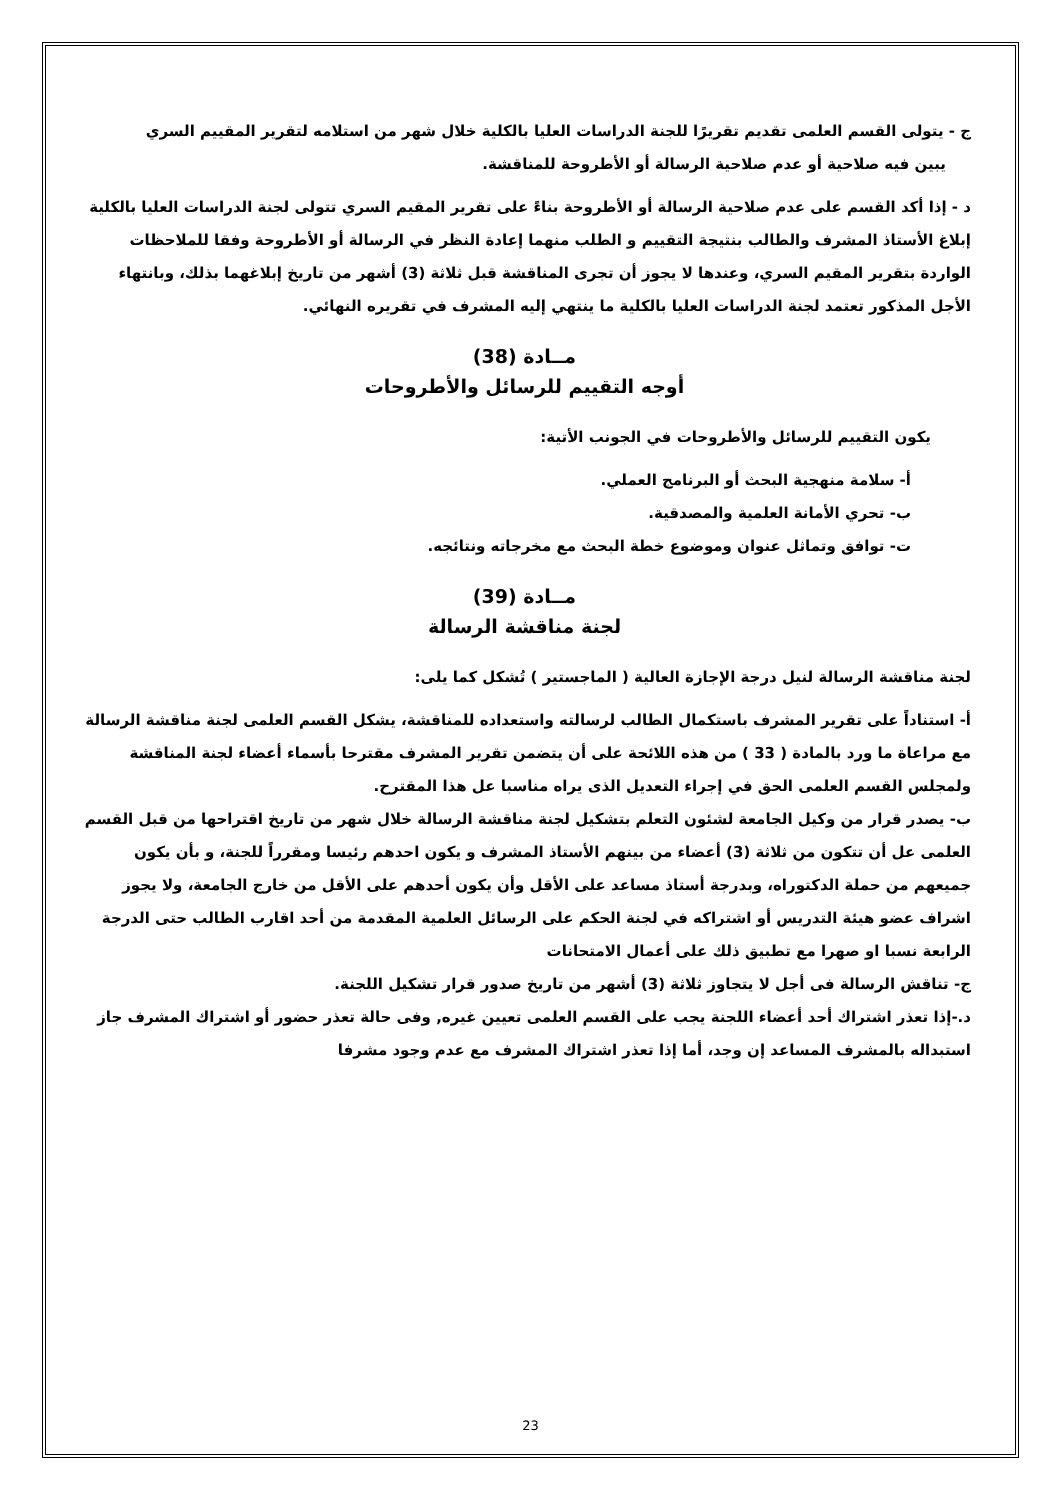ج - يتولى القسم العلمى تقديم تقريرًا للجنة الدراسات العليا بالكلية خلال شهر من استلامه لتقرير المقييم السري
يبين فيه صلاحية أو عدم صلاحية الرسالة أو الأطروحة للمناقشة.
د - إذا أكد القسم على عدم صلاحية الرسالة أو الأطروحة بناءً على تقرير المقيم السري تتولى لجنة الدراسات العليا بالكلية إبلاغ الأستاذ المشرف والطالب بنتيجة التقييم و الطلب منهما إعادة النظر في الرسالة أو الأطروحة وفقا للملاحظات الواردة بتقرير المقيم السري، وعندها لا يجوز أن تجرى المناقشة قبل ثلاثة (3) أشهر من تاريخ إبلاغهما بذلك، وبانتهاء الأجل المذكور تعتمد لجنة الدراسات العليا بالكلية ما ينتهي إليه المشرف في تقريره النهائي.
مــادة (38)
أوجه التقييم للرسائل والأطروحات
يكون التقييم للرسائل والأطروحات في الجونب الأتية:
أ- سلامة منهجية البحث أو البرنامج العملي.
ب- تحري الأمانة العلمية والمصدقية.
ت- توافق وتماثل عنوان وموضوع خطة البحث مع مخرجاته ونتائجه.
مــادة (39)
لجنة مناقشة الرسالة
لجنة مناقشة الرسالة لنيل درجة الإجازة العالية ( الماجستير ) تُشكل كما يلى:
أ- استناداً على تقرير المشرف باستكمال الطالب لرسالته واستعداده للمناقشة، يشكل القسم العلمى لجنة مناقشة الرسالة مع مراعاة ما ورد بالمادة ( 33 ) من هذه اللائحة على أن يتضمن تقرير المشرف مقترحا بأسماء أعضاء لجنة المناقشة ولمجلس القسم العلمى الحق في إجراء التعديل الذى يراه مناسبا عل هذا المقترح.
ب- يصدر قرار من وكيل الجامعة لشئون التعلم بتشكيل لجنة مناقشة الرسالة خلال شهر من تاريخ اقتراحها من قبل القسم العلمى عل أن تتكون من ثلاثة (3) أعضاء من بينهم الأستاذ المشرف و يكون احدهم رئيسا ومقرراً للجنة، و بأن يكون جميعهم من حملة الدكتوراه، وبدرجة أستاذ مساعد على الأقل وأن يكون أحدهم على الأقل من خارج الجامعة، ولا يجوز اشراف عضو هيئة التدريس أو اشتراكه في لجنة الحكم على الرسائل العلمية المقدمة من أحد اقارب الطالب حتى الدرجة الرابعة نسبا او صهرا مع تطبيق ذلك على أعمال الامتحانات
ج- تناقش الرسالة فى أجل لا يتجاوز ثلاثة (3) أشهر من تاريخ صدور قرار تشكيل اللجنة.
د.-إذا تعذر اشتراك أحد أعضاء اللجنة يجب على القسم العلمى تعيين غيره, وفى حالة تعذر حضور أو اشتراك المشرف جاز استبداله بالمشرف المساعد إن وجد، أما إذا تعذر اشتراك المشرف مع عدم وجود مشرفا
23